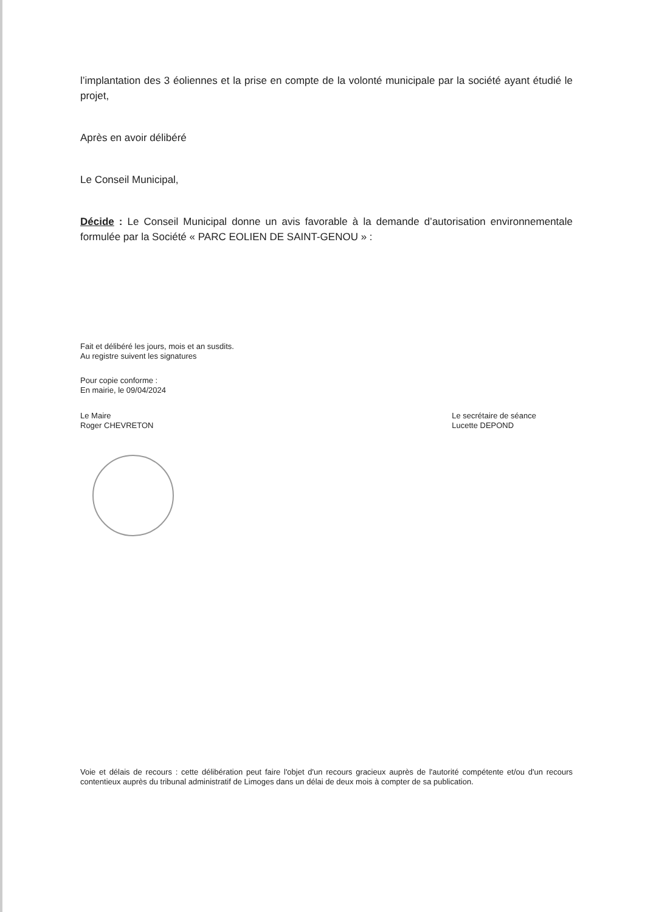l’implantation des 3 éoliennes et la prise en compte de la volonté municipale par la société ayant étudié le projet,
Après en avoir délibéré
Le Conseil Municipal,
Décide : Le Conseil Municipal donne un avis favorable à la demande d’autorisation environnementale formulée par la Société « PARC EOLIEN DE SAINT-GENOU » :
Fait et délibéré les jours, mois et an susdits.
Au registre suivent les signatures
Pour copie conforme :
En mairie, le 09/04/2024
Le Maire
Roger CHEVRETON
Le secrétaire de séance
Lucette DEPOND
Voie et délais de recours : cette délibération peut faire l'objet d'un recours gracieux auprès de l'autorité compétente et/ou d'un recours contentieux auprès du tribunal administratif de Limoges dans un délai de deux mois à compter de sa publication.